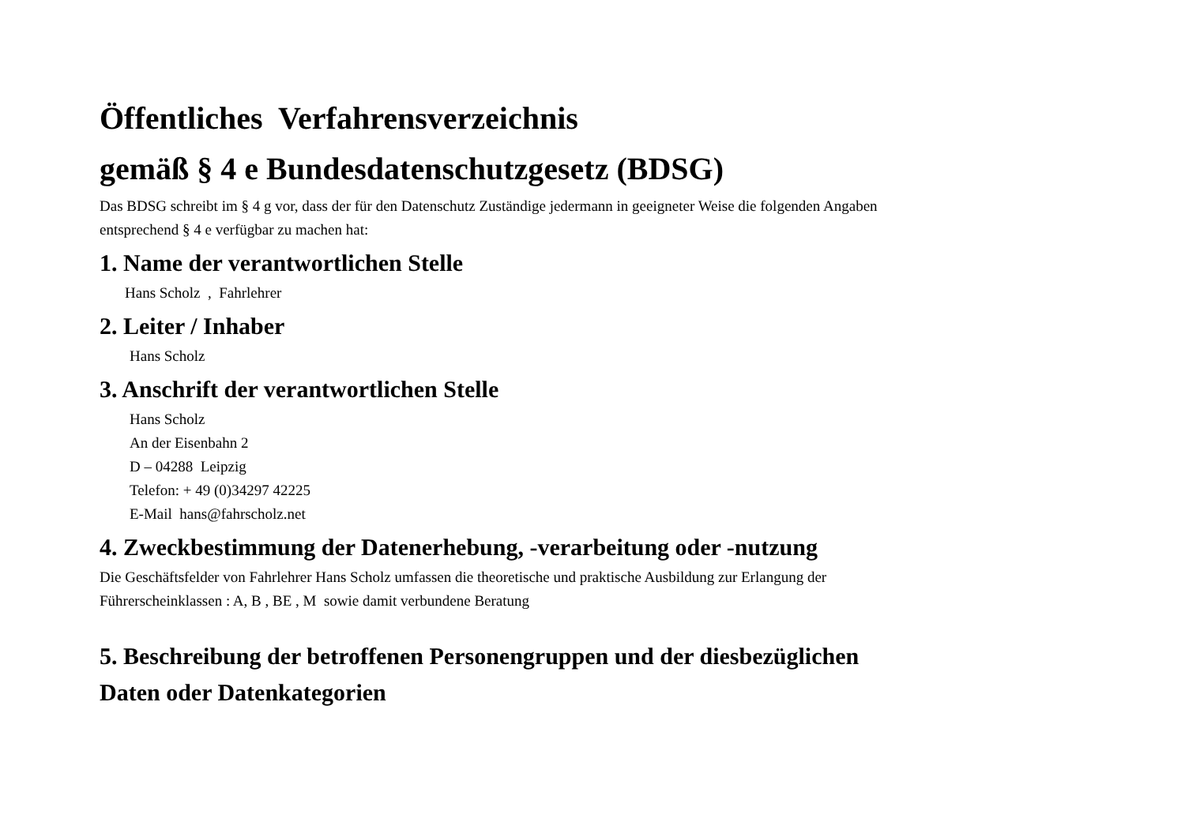Öffentliches Verfahrensverzeichnis
gemäß § 4 e Bundesdatenschutzgesetz (BDSG)
Das BDSG schreibt im § 4 g vor, dass der für den Datenschutz Zuständige jedermann in geeigneter Weise die folgenden Angaben entsprechend § 4 e verfügbar zu machen hat:
1. Name der verantwortlichen Stelle
Hans Scholz , Fahrlehrer
2. Leiter / Inhaber
Hans Scholz
3. Anschrift der verantwortlichen Stelle
Hans Scholz
An der Eisenbahn 2
D – 04288 Leipzig
Telefon: + 49 (0)34297 42225
E-Mail hans@fahrscholz.net
4. Zweckbestimmung der Datenerhebung, -verarbeitung oder -nutzung
Die Geschäftsfelder von Fahrlehrer Hans Scholz umfassen die theoretische und praktische Ausbildung zur Erlangung der Führerscheinklassen : A, B , BE , M sowie damit verbundene Beratung
5. Beschreibung der betroffenen Personengruppen und der diesbezüglichen Daten oder Datenkategorien